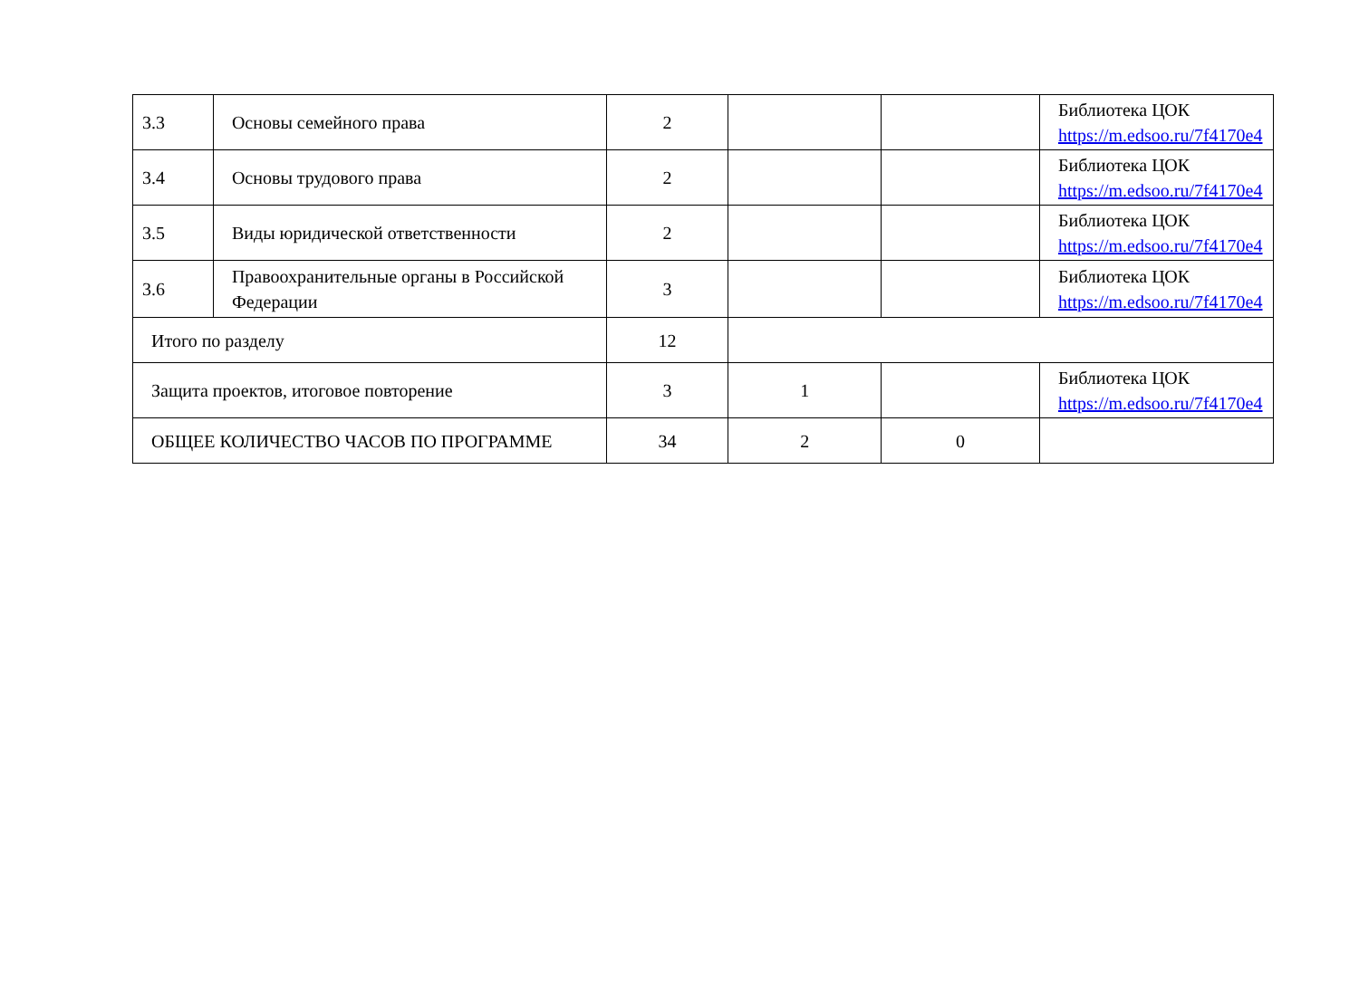| 3.3 | Основы семейного права | 2 | | | Библиотека ЦОК https://m.edsoo.ru/7f4170e4 |
| 3.4 | Основы трудового права | 2 | | | Библиотека ЦОК https://m.edsoo.ru/7f4170e4 |
| 3.5 | Виды юридической ответственности | 2 | | | Библиотека ЦОК https://m.edsoo.ru/7f4170e4 |
| 3.6 | Правоохранительные органы в Российской Федерации | 3 | | | Библиотека ЦОК https://m.edsoo.ru/7f4170e4 |
| Итого по разделу | | 12 | | | |
| Защита проектов, итоговое повторение | | 3 | 1 | | Библиотека ЦОК https://m.edsoo.ru/7f4170e4 |
| ОБЩЕЕ КОЛИЧЕСТВО ЧАСОВ ПО ПРОГРАММЕ | | 34 | 2 | 0 | |